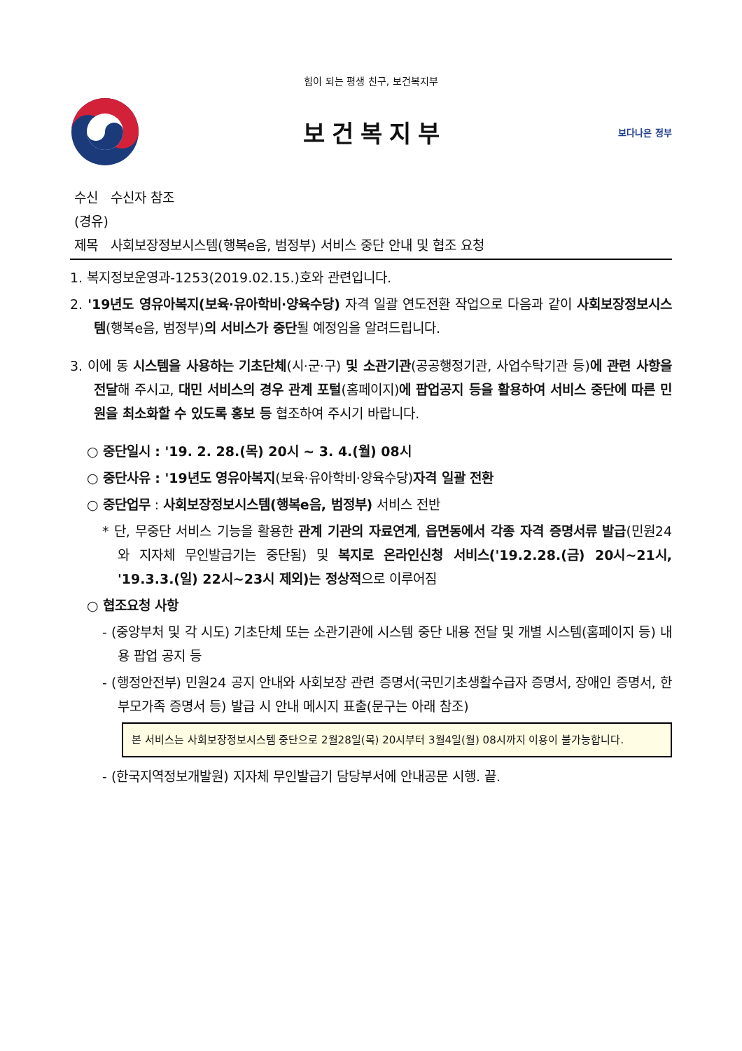힘이 되는 평생 친구, 보건복지부
보건복지부
보다나은 정부
수신 수신자 참조
(경유)
제목 사회보장정보시스템(행복e음, 범정부) 서비스 중단 안내 및 협조 요청
1. 복지정보운영과-1253(2019.02.15.)호와 관련입니다.
2. '19년도 영유아복지(보육·유아학비·양육수당) 자격 일괄 연도전환 작업으로 다음과 같이 사회보장정보시스템(행복e음, 범정부)의 서비스가 중단될 예정임을 알려드립니다.
3. 이에 동 시스템을 사용하는 기초단체(시·군·구) 및 소관기관(공공행정기관, 사업수탁기관 등)에 관련 사항을 전달해 주시고, 대민 서비스의 경우 관계 포털(홈페이지)에 팝업공지 등을 활용하여 서비스 중단에 따른 민원을 최소화할 수 있도록 홍보 등 협조하여 주시기 바랍니다.
○ 중단일시 : '19. 2. 28.(목) 20시 ~ 3. 4.(월) 08시
○ 중단사유 : '19년도 영유아복지(보육·유아학비·양육수당)자격 일괄 전환
○ 중단업무 : 사회보장정보시스템(행복e음, 범정부) 서비스 전반
* 단, 무중단 서비스 기능을 활용한 관계 기관의 자료연계, 읍면동에서 각종 자격 증명서류 발급(민원24와 지자체 무인발급기는 중단됨) 및 복지로 온라인신청 서비스('19.2.28.(금) 20시~21시, '19.3.3.(일) 22시~23시 제외)는 정상적으로 이루어짐
○ 협조요청 사항
- (중앙부처 및 각 시도) 기초단체 또는 소관기관에 시스템 중단 내용 전달 및 개별 시스템(홈페이지 등) 내용 팝업 공지 등
- (행정안전부) 민원24 공지 안내와 사회보장 관련 증명서(국민기초생활수급자 증명서, 장애인 증명서, 한부모가족 증명서 등) 발급 시 안내 메시지 표출(문구는 아래 참조)
본 서비스는 사회보장정보시스템 중단으로 2월28일(목) 20시부터 3월4일(월) 08시까지 이용이 불가능합니다.
- (한국지역정보개발원) 지자체 무인발급기 담당부서에 안내공문 시행. 끝.